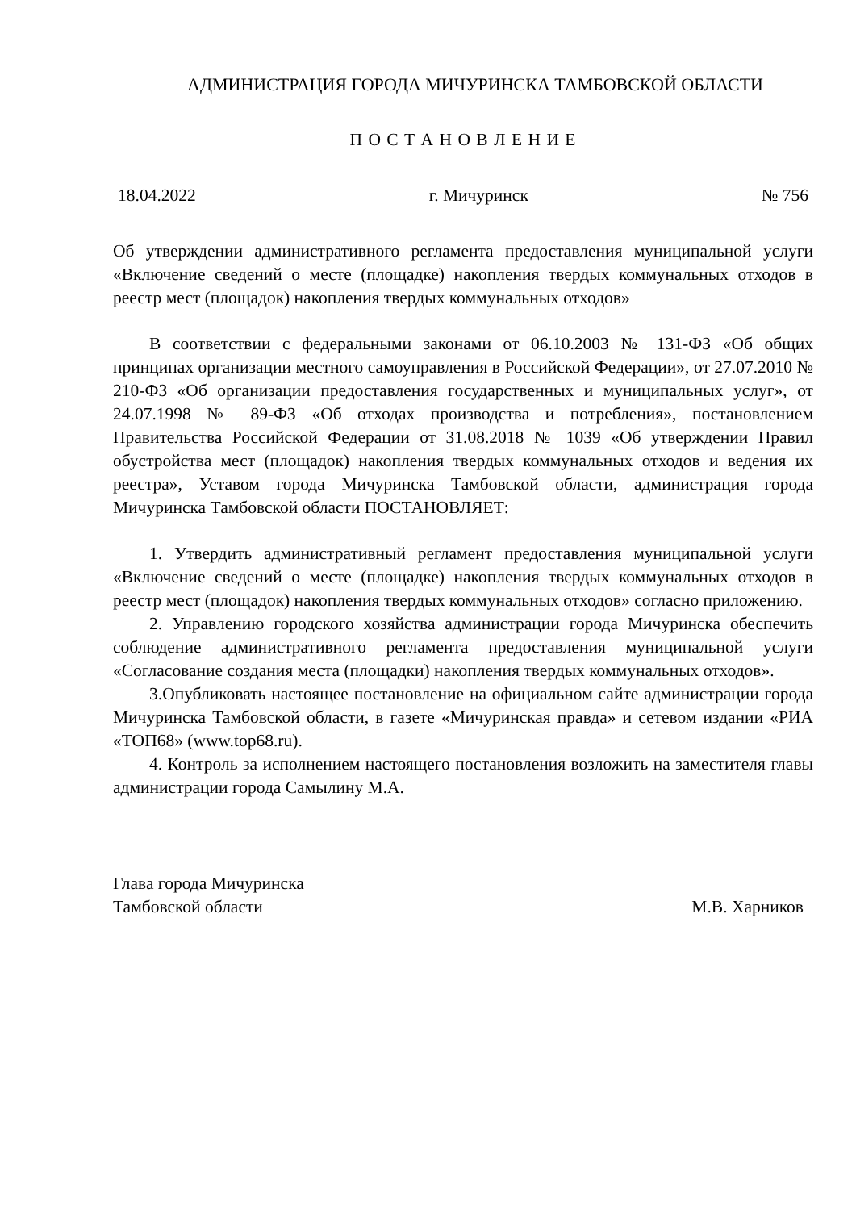АДМИНИСТРАЦИЯ ГОРОДА МИЧУРИНСКА ТАМБОВСКОЙ ОБЛАСТИ
П О С Т А Н О В Л Е Н И Е
18.04.2022 г. Мичуринск № 756
Об утверждении административного регламента предоставления муниципальной услуги «Включение сведений о месте (площадке) накопления твердых коммунальных отходов в реестр мест (площадок) накопления твердых коммунальных отходов»
В соответствии с федеральными законами от 06.10.2003 № 131-ФЗ «Об общих принципах организации местного самоуправления в Российской Федерации», от 27.07.2010 № 210-ФЗ «Об организации предоставления государственных и муниципальных услуг», от 24.07.1998 № 89-ФЗ «Об отходах производства и потребления», постановлением Правительства Российской Федерации от 31.08.2018 № 1039 «Об утверждении Правил обустройства мест (площадок) накопления твердых коммунальных отходов и ведения их реестра», Уставом города Мичуринска Тамбовской области, администрация города Мичуринска Тамбовской области ПОСТАНОВЛЯЕТ:
1. Утвердить административный регламент предоставления муниципальной услуги «Включение сведений о месте (площадке) накопления твердых коммунальных отходов в реестр мест (площадок) накопления твердых коммунальных отходов» согласно приложению.
2. Управлению городского хозяйства администрации города Мичуринска обеспечить соблюдение административного регламента предоставления муниципальной услуги «Согласование создания места (площадки) накопления твердых коммунальных отходов».
3.Опубликовать настоящее постановление на официальном сайте администрации города Мичуринска Тамбовской области, в газете «Мичуринская правда» и сетевом издании «РИА «ТОП68» (www.top68.ru).
4. Контроль за исполнением настоящего постановления возложить на заместителя главы администрации города Самылину М.А.
Глава города Мичуринска
Тамбовской области
М.В. Харников